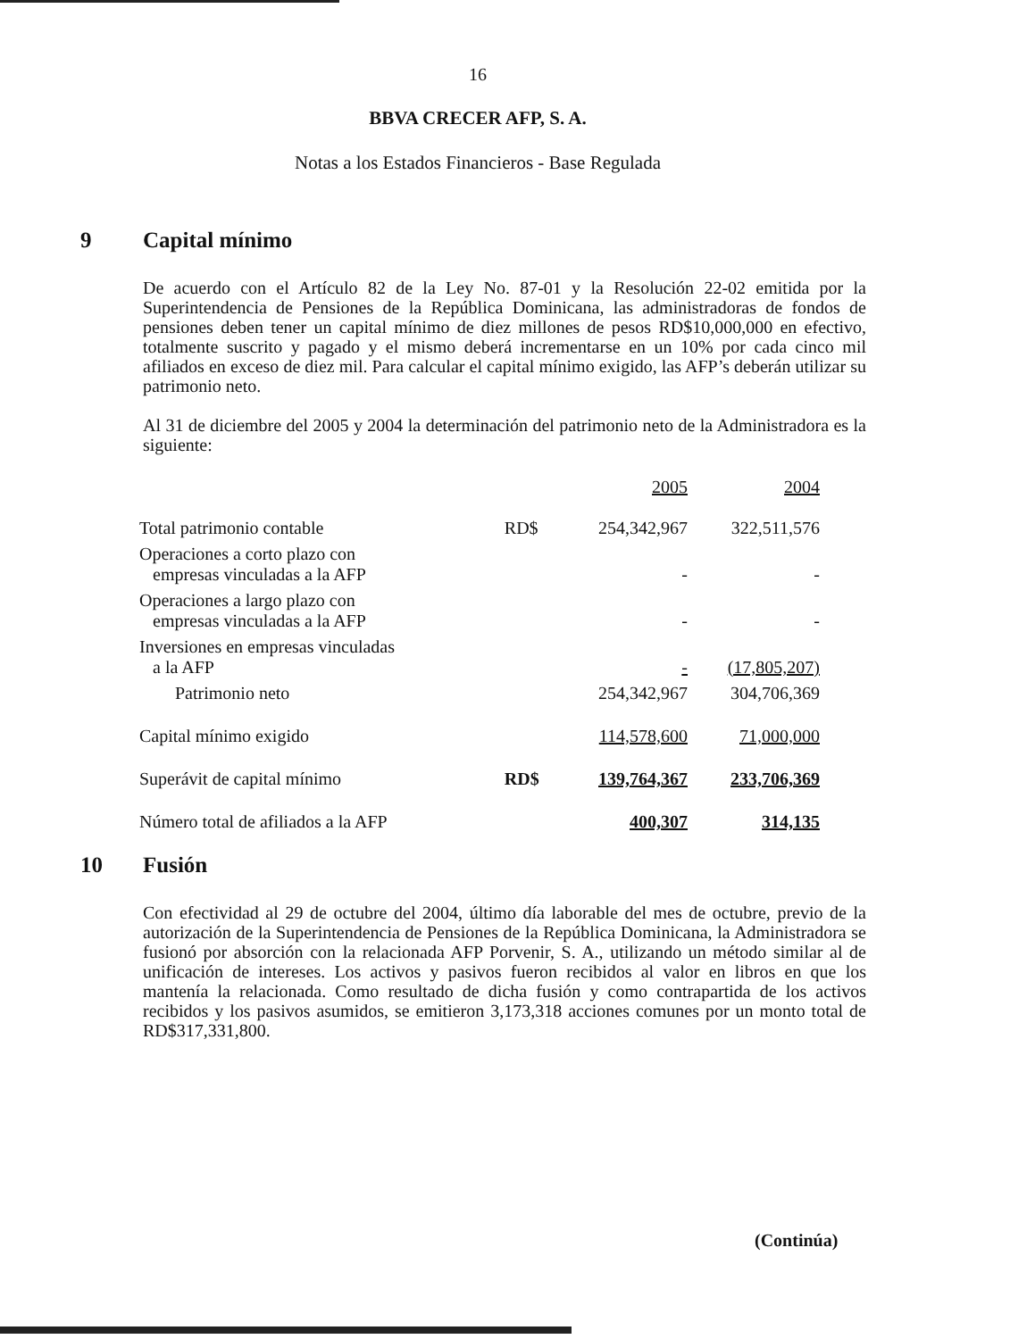16
BBVA CRECER AFP, S. A.
Notas a los Estados Financieros - Base Regulada
9 Capital mínimo
De acuerdo con el Artículo 82 de la Ley No. 87-01 y la Resolución 22-02 emitida por la Superintendencia de Pensiones de la República Dominicana, las administradoras de fondos de pensiones deben tener un capital mínimo de diez millones de pesos RD$10,000,000 en efectivo, totalmente suscrito y pagado y el mismo deberá incrementarse en un 10% por cada cinco mil afiliados en exceso de diez mil. Para calcular el capital mínimo exigido, las AFP’s deberán utilizar su patrimonio neto.
Al 31 de diciembre del 2005 y 2004 la determinación del patrimonio neto de la Administradora es la siguiente:
| | | 2005 | 2004 |
| --- | --- | --- | --- |
| Total patrimonio contable | RD$ | 254,342,967 | 322,511,576 |
| Operaciones a corto plazo con empresas vinculadas a la AFP | | - | - |
| Operaciones a largo plazo con empresas vinculadas a la AFP | | - | - |
| Inversiones en empresas vinculadas a la AFP | | - | (17,805,207) |
| Patrimonio neto | | 254,342,967 | 304,706,369 |
| Capital mínimo exigido | | 114,578,600 | 71,000,000 |
| Superávit de capital mínimo | RD$ | 139,764,367 | 233,706,369 |
| Número total de afiliados a la AFP | | 400,307 | 314,135 |
10 Fusión
Con efectividad al 29 de octubre del 2004, último día laborable del mes de octubre, previo de la autorización de la Superintendencia de Pensiones de la República Dominicana, la Administradora se fusionó por absorción con la relacionada AFP Porvenir, S. A., utilizando un método similar al de unificación de intereses. Los activos y pasivos fueron recibidos al valor en libros en que los mantenía la relacionada. Como resultado de dicha fusión y como contrapartida de los activos recibidos y los pasivos asumidos, se emitieron 3,173,318 acciones comunes por un monto total de RD$317,331,800.
(Continúa)